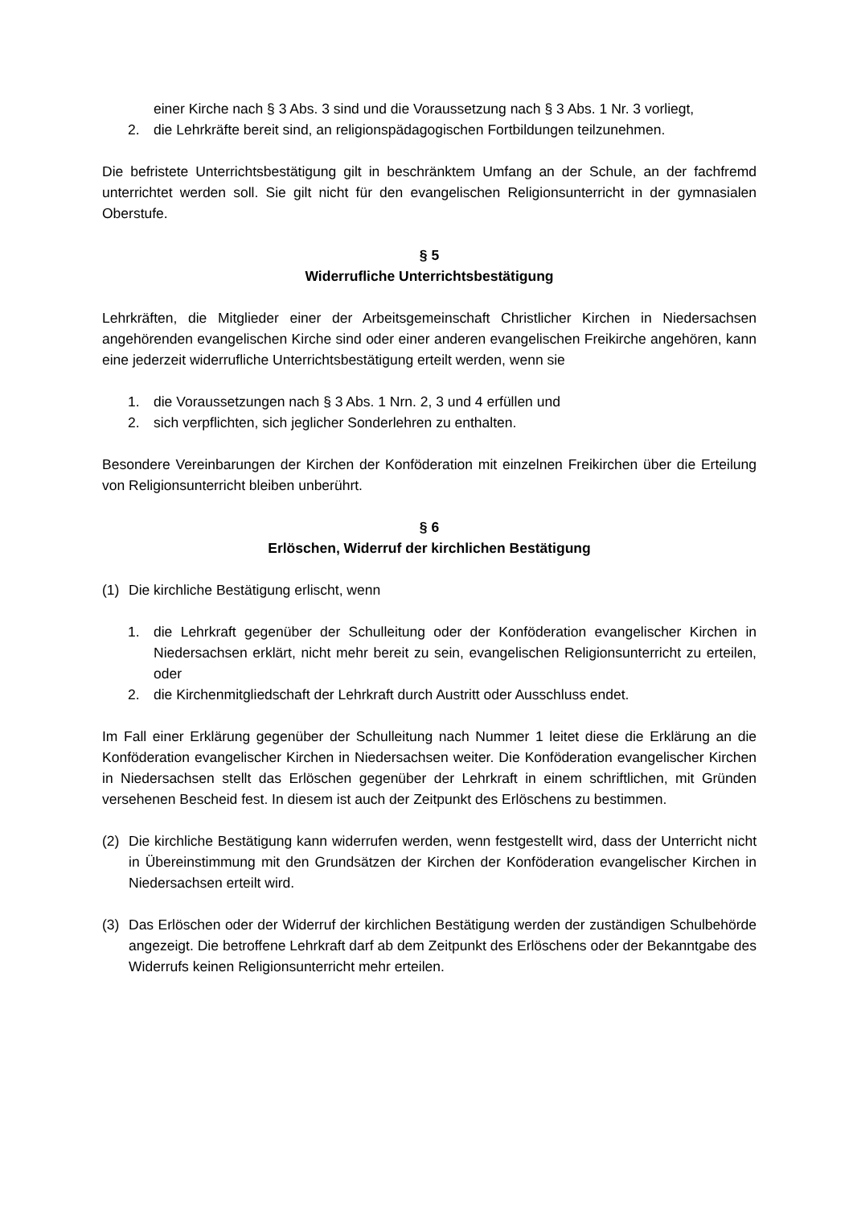einer Kirche nach § 3 Abs. 3 sind und die Voraussetzung nach § 3 Abs. 1 Nr. 3 vorliegt,
2. die Lehrkräfte bereit sind, an religionspädagogischen Fortbildungen teilzunehmen.
Die befristete Unterrichtsbestätigung gilt in beschränktem Umfang an der Schule, an der fachfremd unterrichtet werden soll. Sie gilt nicht für den evangelischen Religionsunterricht in der gymnasialen Oberstufe.
§ 5
Widerrufliche Unterrichtsbestätigung
Lehrkräften, die Mitglieder einer der Arbeitsgemeinschaft Christlicher Kirchen in Niedersachsen angehörenden evangelischen Kirche sind oder einer anderen evangelischen Freikirche angehören, kann eine jederzeit widerrufliche Unterrichtsbestätigung erteilt werden, wenn sie
1. die Voraussetzungen nach § 3 Abs. 1 Nrn. 2, 3 und 4 erfüllen und
2. sich verpflichten, sich jeglicher Sonderlehren zu enthalten.
Besondere Vereinbarungen der Kirchen der Konföderation mit einzelnen Freikirchen über die Erteilung von Religionsunterricht bleiben unberührt.
§ 6
Erlöschen, Widerruf der kirchlichen Bestätigung
(1) Die kirchliche Bestätigung erlischt, wenn
1. die Lehrkraft gegenüber der Schulleitung oder der Konföderation evangelischer Kirchen in Niedersachsen erklärt, nicht mehr bereit zu sein, evangelischen Religionsunterricht zu erteilen, oder
2. die Kirchenmitgliedschaft der Lehrkraft durch Austritt oder Ausschluss endet.
Im Fall einer Erklärung gegenüber der Schulleitung nach Nummer 1 leitet diese die Erklärung an die Konföderation evangelischer Kirchen in Niedersachsen weiter. Die Konföderation evangelischer Kirchen in Niedersachsen stellt das Erlöschen gegenüber der Lehrkraft in einem schriftlichen, mit Gründen versehenen Bescheid fest. In diesem ist auch der Zeitpunkt des Erlöschens zu bestimmen.
(2) Die kirchliche Bestätigung kann widerrufen werden, wenn festgestellt wird, dass der Unterricht nicht in Übereinstimmung mit den Grundsätzen der Kirchen der Konföderation evangelischer Kirchen in Niedersachsen erteilt wird.
(3) Das Erlöschen oder der Widerruf der kirchlichen Bestätigung werden der zuständigen Schulbehörde angezeigt. Die betroffene Lehrkraft darf ab dem Zeitpunkt des Erlöschens oder der Bekanntgabe des Widerrufs keinen Religionsunterricht mehr erteilen.